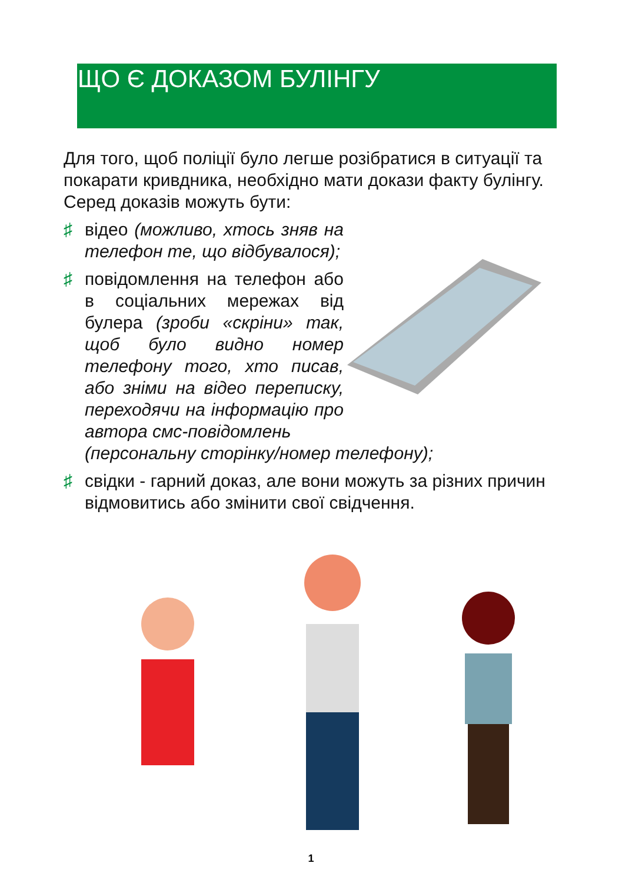ЩО Є ДОКАЗОМ БУЛІНГУ
Для того, щоб поліції було легше розібратися в ситуації та покарати кривдника, необхідно мати докази факту булінгу. Серед доказів можуть бути:
♯ відео (можливо, хтось зняв на телефон те, що відбувалося);
♯ повідомлення на телефон або в соціальних мережах від булера (зроби «скріни» так, щоб було видно номер телефону того, хто писав, або зніми на відео переписку, переходячи на інформацію про автора смс-повідомлень
(персональну сторінку/номер телефону);
♯ свідки - гарний доказ, але вони можуть за різних причин відмовитись або змінити свої свідчення.
1